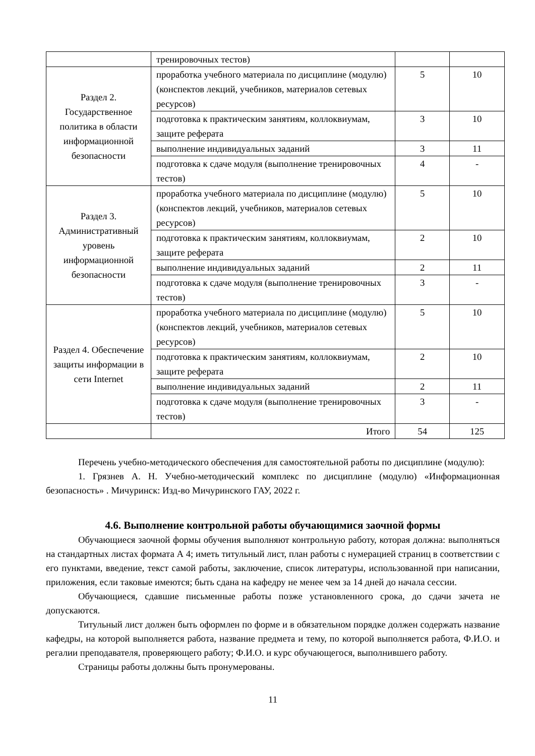| | тренировочных тестов) | | |
| Раздел 2. Государственное политика в области информационной безопасности | проработка учебного материала по дисциплине (модулю) (конспектов лекций, учебников, материалов сетевых ресурсов) | 5 | 10 |
| | подготовка к практическим занятиям, коллоквиумам, защите реферата | 3 | 10 |
| | выполнение индивидуальных заданий | 3 | 11 |
| | подготовка к сдаче модуля (выполнение тренировочных тестов) | 4 | - |
| Раздел 3. Административный уровень информационной безопасности | проработка учебного материала по дисциплине (модулю) (конспектов лекций, учебников, материалов сетевых ресурсов) | 5 | 10 |
| | подготовка к практическим занятиям, коллоквиумам, защите реферата | 2 | 10 |
| | выполнение индивидуальных заданий | 2 | 11 |
| | подготовка к сдаче модуля (выполнение тренировочных тестов) | 3 | - |
| Раздел 4. Обеспечение защиты информации в сети Internet | проработка учебного материала по дисциплине (модулю) (конспектов лекций, учебников, материалов сетевых ресурсов) | 5 | 10 |
| | подготовка к практическим занятиям, коллоквиумам, защите реферата | 2 | 10 |
| | выполнение индивидуальных заданий | 2 | 11 |
| | подготовка к сдаче модуля (выполнение тренировочных тестов) | 3 | - |
| | Итого | 54 | 125 |
Перечень учебно-методического обеспечения для самостоятельной работы по дисциплине (модулю):
1. Грязнев А. Н. Учебно-методический комплекс по дисциплине (модулю) «Информационная безопасность» . Мичуринск: Изд-во Мичуринского ГАУ, 2022 г.
4.6. Выполнение контрольной работы обучающимися заочной формы
Обучающиеся заочной формы обучения выполняют контрольную работу, которая должна: выполняться на стандартных листах формата А 4; иметь титульный лист, план работы с нумерацией страниц в соответствии с его пунктами, введение, текст самой работы, заключение, список литературы, использованной при написании, приложения, если таковые имеются; быть сдана на кафедру не менее чем за 14 дней до начала сессии.
Обучающиеся, сдавшие письменные работы позже установленного срока, до сдачи зачета не допускаются.
Титульный лист должен быть оформлен по форме и в обязательном порядке должен содержать название кафедры, на которой выполняется работа, название предмета и тему, по которой выполняется работа, Ф.И.О. и регалии преподавателя, проверяющего работу; Ф.И.О. и курс обучающегося, выполнившего работу.
Страницы работы должны быть пронумерованы.
11